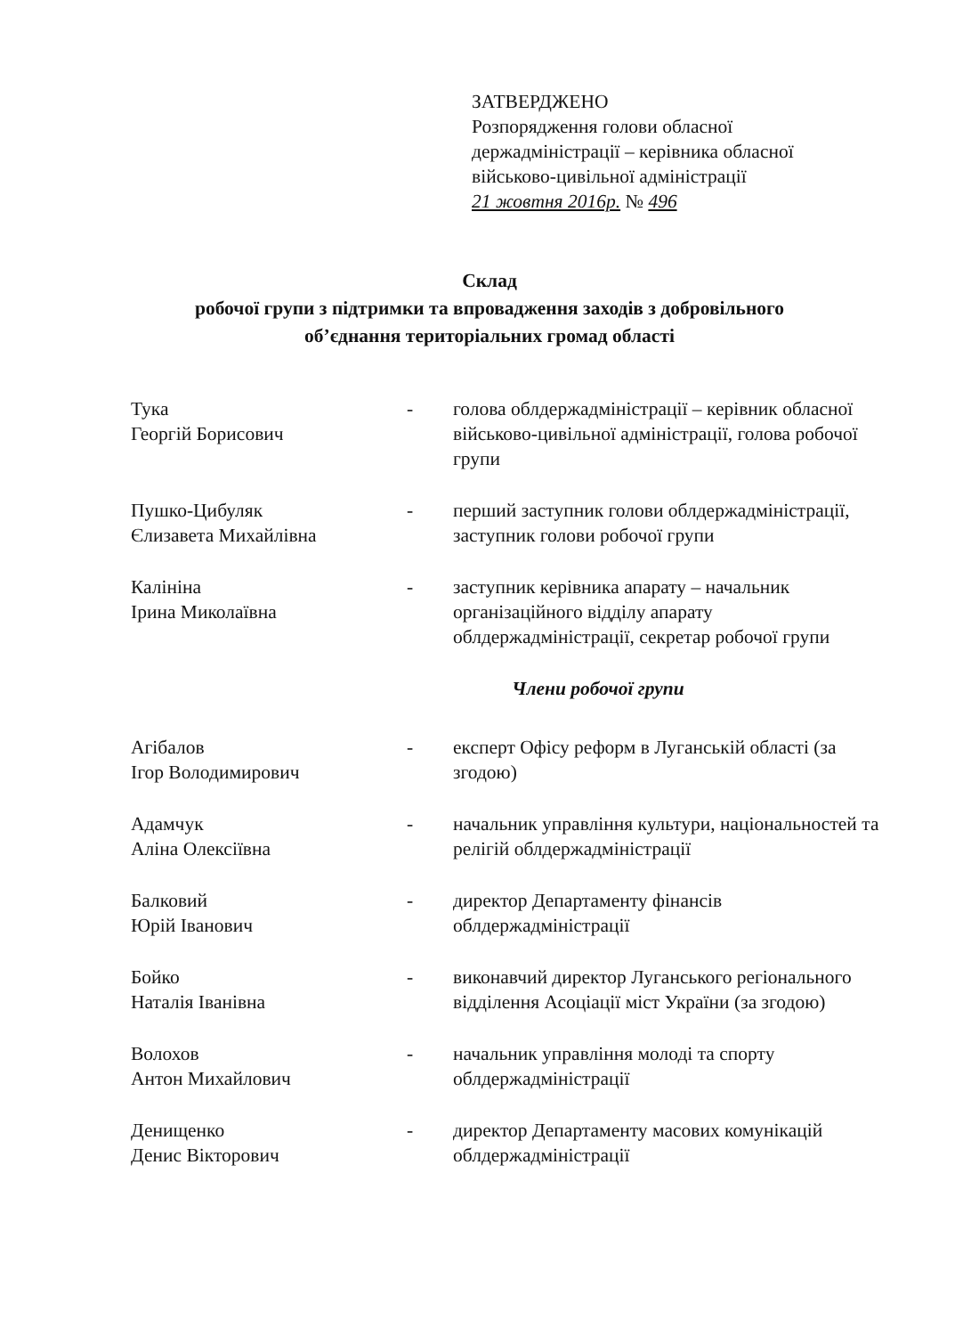ЗАТВЕРДЖЕНО
Розпорядження голови обласної
держадміністрації – керівника обласної
військово-цивільної адміністрації
21 жовтня 2016р. № 496
Склад
робочої групи з підтримки та впровадження заходів з добровільного
об’єднання територіальних громад області
Тука
Георгій Борисович
- голова облдержадміністрації – керівник обласної військово-цивільної адміністрації, голова робочої групи
Пушко-Цибуляк
Єлизавета Михайлівна
- перший заступник голови облдержадміністрації, заступник голови робочої групи
Калініна
Ірина Миколаївна
- заступник керівника апарату – начальник організаційного відділу апарату облдержадміністрації, секретар робочої групи
Члени робочої групи
Агібалов
Ігор Володимирович
- експерт Офісу реформ в Луганській області (за згодою)
Адамчук
Аліна Олексіївна
- начальник управління культури, національностей та релігій облдержадміністрації
Балковий
Юрій Іванович
- директор Департаменту фінансів облдержадміністрації
Бойко
Наталія Іванівна
- виконавчий директор Луганського регіонального відділення Асоціації міст України (за згодою)
Волохов
Антон Михайлович
- начальник управління молоді та спорту облдержадміністрації
Денищенко
Денис Вікторович
- директор Департаменту масових комунікацій облдержадміністрації